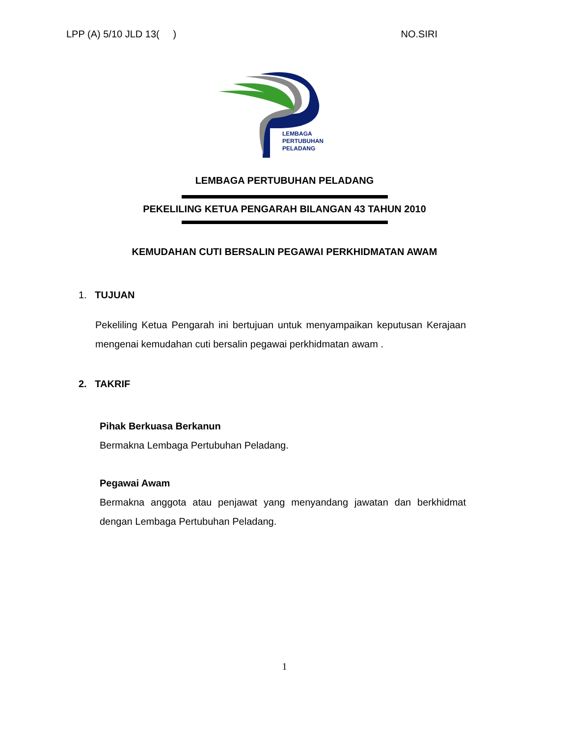LPP (A) 5/10 JLD 13( ) NO.SIRI
LEMBAGA
PERTUBUHAN
PELADANG
LEMBAGA PERTUBUHAN PELADANG
PEKELILING KETUA PENGARAH BILANGAN 43 TAHUN 2010
KEMUDAHAN CUTI BERSALIN PEGAWAI PERKHIDMATAN AWAM
1. TUJUAN
Pekeliling Ketua Pengarah ini bertujuan untuk menyampaikan keputusan Kerajaan mengenai kemudahan cuti bersalin pegawai perkhidmatan awam .
2. TAKRIF
Pihak Berkuasa Berkanun
Bermakna Lembaga Pertubuhan Peladang.
Pegawai Awam
Bermakna anggota atau penjawat yang menyandang jawatan dan berkhidmat dengan Lembaga Pertubuhan Peladang.
1